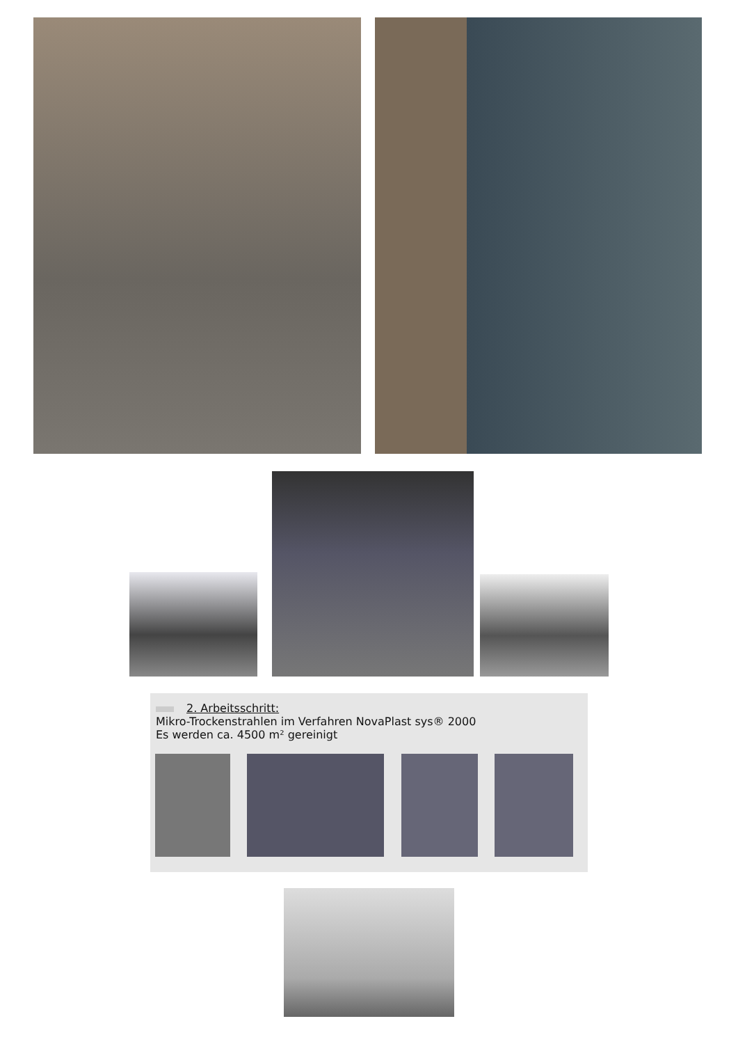2. Arbeitsschritt:
Mikro-Trockenstrahlen im Verfahren NovaPlast sys® 2000
Es werden ca. 4500 m² gereinigt